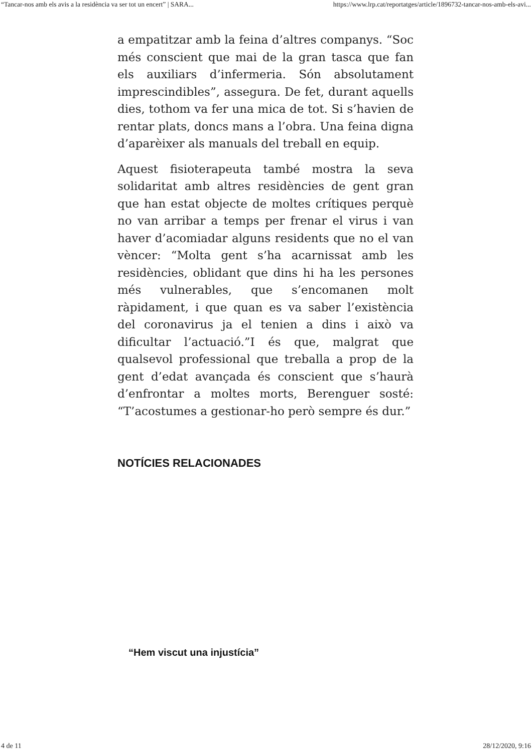“Tancar-nos amb els avis a la residència va ser tot un encert” | SARA... https://www.lrp.cat/reportatges/article/1896732-tancar-nos-amb-els-avi...
a empatitzar amb la feina d’altres companys. “Soc més conscient que mai de la gran tasca que fan els auxiliars d’infermeria. Són absolutament imprescindibles”, assegura. De fet, durant aquells dies, tothom va fer una mica de tot. Si s’havien de rentar plats, doncs mans a l’obra. Una feina digna d’aparèixer als manuals del treball en equip.
Aquest fisioterapeuta també mostra la seva solidaritat amb altres residències de gent gran que han estat objecte de moltes crítiques perquè no van arribar a temps per frenar el virus i van haver d’acomiadar alguns residents que no el van vèncer: “Molta gent s’ha acarnissat amb les residències, oblidant que dins hi ha les persones més vulnerables, que s’encomanen molt ràpidament, i que quan es va saber l’existència del coronavirus ja el tenien a dins i això va dificultar l’actuació.”I és que, malgrat que qualsevol professional que treballa a prop de la gent d’edat avançada és conscient que s’haurà d’enfrontar a moltes morts, Berenguer sosté: “T’acostumes a gestionar-ho però sempre és dur.”
NOTÍCIES RELACIONADES
“Hem viscut una injustícia”
4 de 11 28/12/2020, 9:16